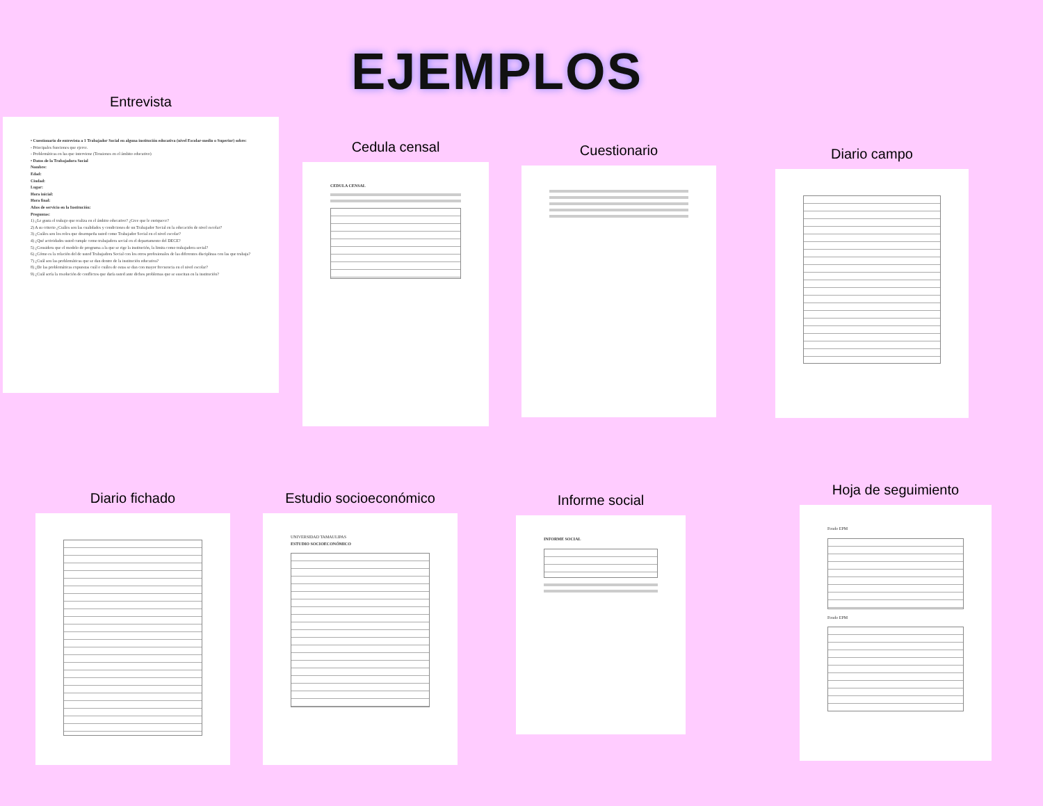EJEMPLOS
Entrevista
• Cuestionario de entrevista a 1 Trabajador Social en alguna institución educativa (nivel Escolar-medio o Superior) sobre:
- Principales funciones que ejerce.
- Problemáticas en las que interviene (Tensiones en el ámbito educativo)
• Datos de la Trabajadora Social
Nombre:
Edad:
Ciudad:
Lugar:
Hora inicial:
Hora final:
Años de servicio en la Institución:
Preguntas:
1) ¿Le gusta el trabajo que realiza en el ámbito educativo? ¿Cree que le enriquece?
2) A su criterio ¿Cuáles son las cualidades y condiciones de un Trabajador Social en la educación de nivel escolar?
3) ¿Cuáles son los roles que desempeña usted como Trabajador Social en el nivel escolar?
4) ¿Qué actividades usted cumple como trabajadora social en el departamento del DECE?
5) ¿Considera que el modelo de programa a la que se rige la institución, la limita como trabajadora social?
6) ¿Cómo es la relación del de usted Trabajadora Social con los otros profesionales de las diferentes disciplinas con las que trabaja?
7) ¿Cuál son las problemáticas que se dan dentro de la institución educativa?
8) ¿De las problemáticas expuestas cuál o cuáles de estas se dan con mayor frecuencia en el nivel escolar?
9) ¿Cuál sería la resolución de conflictos que daría usted ante dichos problemas que se suscitan en la institución?
Cedula censal
CEDULA CENSAL
Cuestionario Diario campo
Diario fichado
Estudio socioeconómico
UNIVERSIDAD TAMAULIPAS
ESTUDIO SOCIOECONÓMICO
Informe social
INFORME SOCIAL
Hoja de seguimiento
Fondo EPM
Fondo EPM